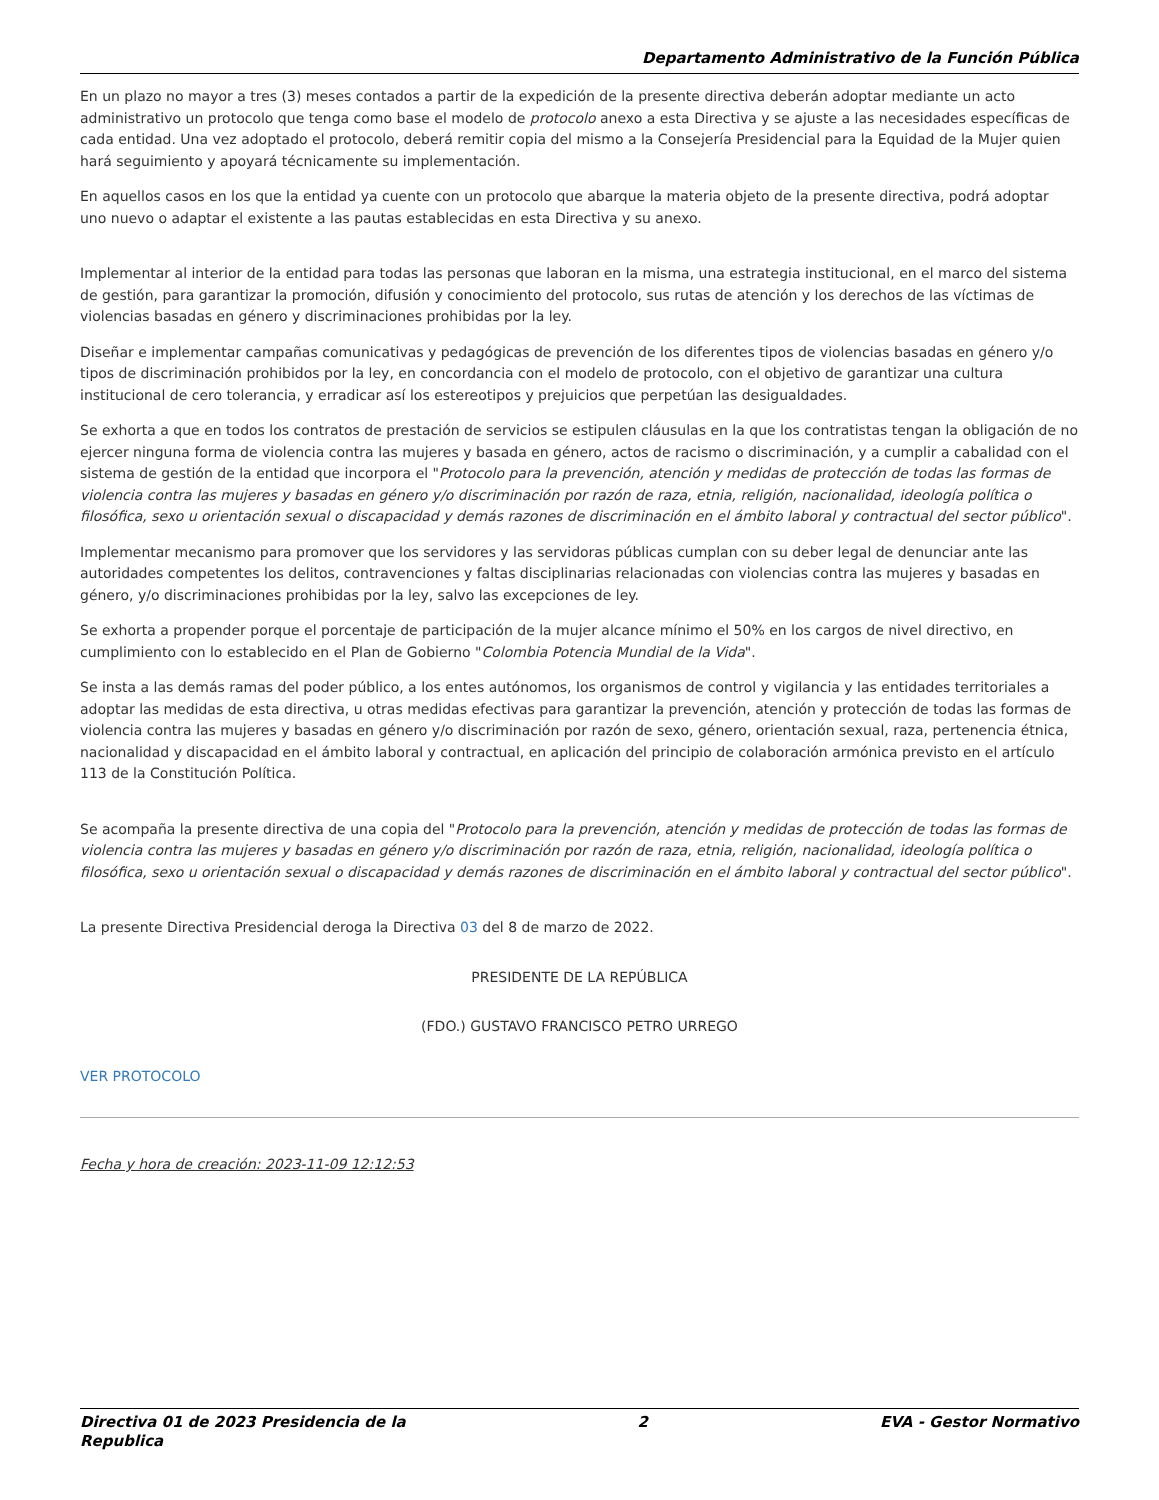Departamento Administrativo de la Función Pública
En un plazo no mayor a tres (3) meses contados a partir de la expedición de la presente directiva deberán adoptar mediante un acto administrativo un protocolo que tenga como base el modelo de protocolo anexo a esta Directiva y se ajuste a las necesidades específicas de cada entidad. Una vez adoptado el protocolo, deberá remitir copia del mismo a la Consejería Presidencial para la Equidad de la Mujer quien hará seguimiento y apoyará técnicamente su implementación.
En aquellos casos en los que la entidad ya cuente con un protocolo que abarque la materia objeto de la presente directiva, podrá adoptar uno nuevo o adaptar el existente a las pautas establecidas en esta Directiva y su anexo.
Implementar al interior de la entidad para todas las personas que laboran en la misma, una estrategia institucional, en el marco del sistema de gestión, para garantizar la promoción, difusión y conocimiento del protocolo, sus rutas de atención y los derechos de las víctimas de violencias basadas en género y discriminaciones prohibidas por la ley.
Diseñar e implementar campañas comunicativas y pedagógicas de prevención de los diferentes tipos de violencias basadas en género y/o tipos de discriminación prohibidos por la ley, en concordancia con el modelo de protocolo, con el objetivo de garantizar una cultura institucional de cero tolerancia, y erradicar así los estereotipos y prejuicios que perpetúan las desigualdades.
Se exhorta a que en todos los contratos de prestación de servicios se estipulen cláusulas en la que los contratistas tengan la obligación de no ejercer ninguna forma de violencia contra las mujeres y basada en género, actos de racismo o discriminación, y a cumplir a cabalidad con el sistema de gestión de la entidad que incorpora el "Protocolo para la prevención, atención y medidas de protección de todas las formas de violencia contra las mujeres y basadas en género y/o discriminación por razón de raza, etnia, religión, nacionalidad, ideología política o filosófica, sexo u orientación sexual o discapacidad y demás razones de discriminación en el ámbito laboral y contractual del sector público".
Implementar mecanismo para promover que los servidores y las servidoras públicas cumplan con su deber legal de denunciar ante las autoridades competentes los delitos, contravenciones y faltas disciplinarias relacionadas con violencias contra las mujeres y basadas en género, y/o discriminaciones prohibidas por la ley, salvo las excepciones de ley.
Se exhorta a propender porque el porcentaje de participación de la mujer alcance mínimo el 50% en los cargos de nivel directivo, en cumplimiento con lo establecido en el Plan de Gobierno "Colombia Potencia Mundial de la Vida".
Se insta a las demás ramas del poder público, a los entes autónomos, los organismos de control y vigilancia y las entidades territoriales a adoptar las medidas de esta directiva, u otras medidas efectivas para garantizar la prevención, atención y protección de todas las formas de violencia contra las mujeres y basadas en género y/o discriminación por razón de sexo, género, orientación sexual, raza, pertenencia étnica, nacionalidad y discapacidad en el ámbito laboral y contractual, en aplicación del principio de colaboración armónica previsto en el artículo 113 de la Constitución Política.
Se acompaña la presente directiva de una copia del "Protocolo para la prevención, atención y medidas de protección de todas las formas de violencia contra las mujeres y basadas en género y/o discriminación por razón de raza, etnia, religión, nacionalidad, ideología política o filosófica, sexo u orientación sexual o discapacidad y demás razones de discriminación en el ámbito laboral y contractual del sector público".
La presente Directiva Presidencial deroga la Directiva 03 del 8 de marzo de 2022.
PRESIDENTE DE LA REPÚBLICA
(FDO.) GUSTAVO FRANCISCO PETRO URREGO
VER PROTOCOLO
Fecha y hora de creación: 2023-11-09 12:12:53
Directiva 01 de 2023 Presidencia de la
Republica 2 EVA - Gestor Normativo